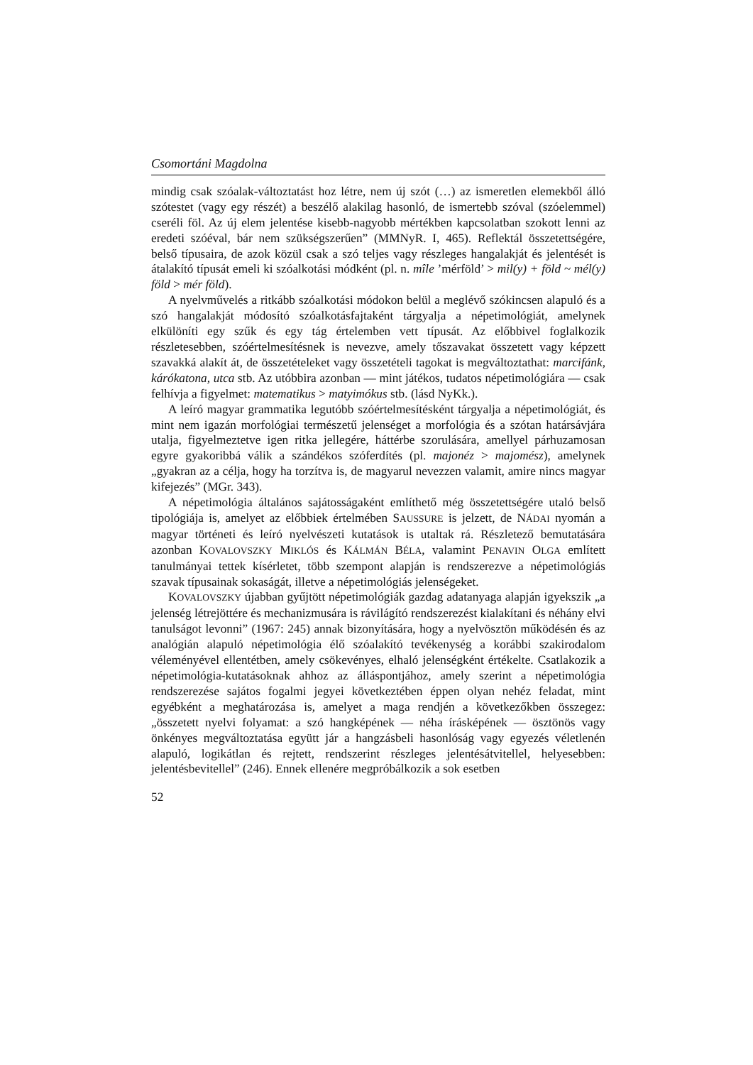Csomortáni Magdolna
mindig csak szóalak-változtatást hoz létre, nem új szót (…) az ismeretlen elemekből álló szótestet (vagy egy részét) a beszélő alakilag hasonló, de ismertebb szóval (szóelemmel) cseréli föl. Az új elem jelentése kisebb-nagyobb mértékben kapcsolatban szokott lenni az eredeti szóéval, bár nem szükségszerűen” (MMNyR. I, 465). Reflektál összetettségére, belső típusaira, de azok közül csak a szó teljes vagy részleges hangalakját és jelentését is átalakító típusát emeli ki szóalkotási módként (pl. n. mîle ’mérföld’ > mil(y) + föld ~ mél(y) föld > mér föld).
A nyelvművelés a ritkább szóalkotási módokon belül a meglévő szókincsen alapuló és a szó hangalakját módosító szóalkotásfajtaként tárgyalja a népetimológiát, amelynek elkülöníti egy szűk és egy tág értelemben vett típusát. Az előbbivel foglalkozik részletesebben, szóértelmesítésnek is nevezve, amely tőszavakat összetett vagy képzett szavakká alakít át, de összetételeket vagy összetételi tagokat is megváltoztathat: marcifánk, kárókatona, utca stb. Az utóbbira azonban — mint játékos, tudatos népetimológiára — csak felhívja a figyelmet: matematikus > matyimókus stb. (lásd NyKk.).
A leíró magyar grammatika legutóbb szóértelmesítésként tárgyalja a népetimológiát, és mint nem igazán morfológiai természetű jelenséget a morfológia és a szótan határsávjára utalja, figyelmeztetve igen ritka jellegére, háttérbe szorulására, amellyel párhuzamosan egyre gyakoribbá válik a szándékos szóferdítés (pl. majonéz > majomész), amelynek „gyakran az a célja, hogy ha torzítva is, de magyarul nevezzen valamit, amire nincs magyar kifejezés” (MGr. 343).
A népetimológia általános sajátosságaként említhető még összetettségére utaló belső tipológiája is, amelyet az előbbiek értelmében SAUSSURE is jelzett, de NÁDAI nyomán a magyar történeti és leíró nyelvészeti kutatások is utaltak rá. Részletező bemutatására azonban KOVALOVSZKY MIKLÓS és KÁLMÁN BÉLA, valamint PENAVIN OLGA említett tanulmányai tettek kísérletet, több szempont alapján is rendszerezve a népetimológiás szavak típusainak sokaságát, illetve a népetimológiás jelenségeket.
KOVALOVSZKY újabban gyűjtött népetimológiák gazdag adatanyaga alapján igyekszik „a jelenség létrejöttére és mechanizmusára is rávilágító rendszerezést kialakítani és néhány elvi tanulságot levonni” (1967: 245) annak bizonyítására, hogy a nyelvösztön működésén és az analógián alapuló népetimológia élő szóalakító tevékenység a korábbi szakirodalom véleményével ellentétben, amely csökevényes, elhaló jelenségként értékelte. Csatlakozik a népetimológia-kutatásoknak ahhoz az álláspontjához, amely szerint a népetimológia rendszerezése sajátos fogalmi jegyei következtében éppen olyan nehéz feladat, mint egyébként a meghatározása is, amelyet a maga rendjén a következőkben összegez: „összetett nyelvi folyamat: a szó hangképének — néha írásképének — ösztönös vagy önkényes megváltoztatása együtt jár a hangzásbeli hasonlóság vagy egyezés véletlenén alapuló, logikátlan és rejtett, rendszerint részleges jelentésátvitellel, helyesebben: jelentésbevitellel” (246). Ennek ellenére megpróbálkozik a sok esetben
52